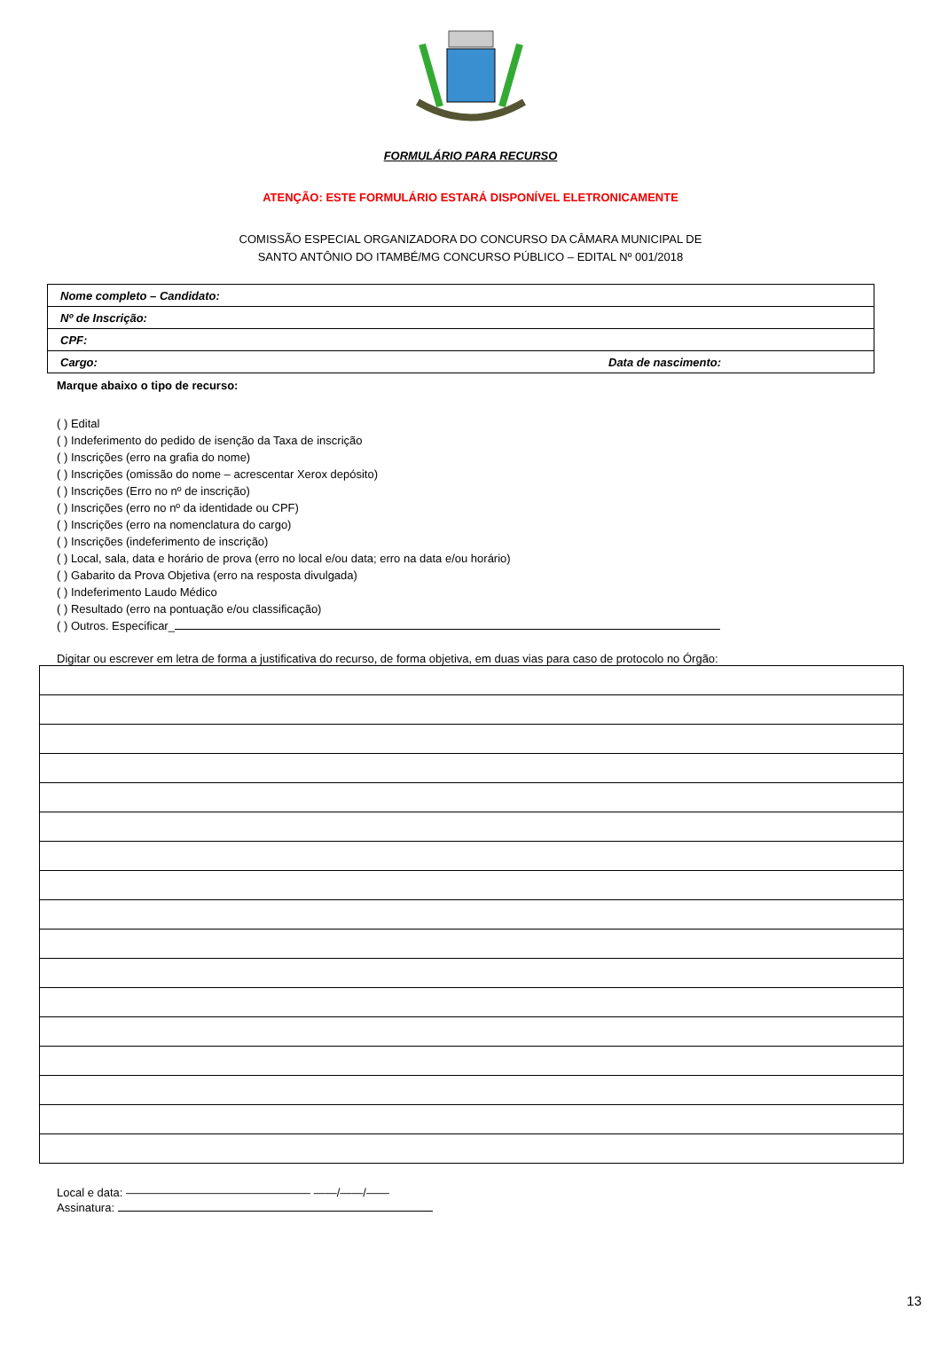FORMULÁRIO PARA RECURSO
ATENÇÃO: ESTE FORMULÁRIO ESTARÁ DISPONÍVEL ELETRONICAMENTE
COMISSÃO ESPECIAL ORGANIZADORA DO CONCURSO DA CÂMARA MUNICIPAL DE
SANTO ANTÔNIO DO ITAMBÉ/MG CONCURSO PÚBLICO – EDITAL Nº 001/2018
| Nome completo – Candidato: | |
| Nº de Inscrição: | |
| CPF: | |
| Cargo: | Data de nascimento: |
Marque abaixo o tipo de recurso:
( ) Edital
( ) Indeferimento do pedido de isenção da Taxa de inscrição
( ) Inscrições (erro na grafia do nome)
( ) Inscrições (omissão do nome – acrescentar Xerox depósito)
( ) Inscrições (Erro no nº de inscrição)
( ) Inscrições (erro no nº da identidade ou CPF)
( ) Inscrições (erro na nomenclatura do cargo)
( ) Inscrições (indeferimento de inscrição)
( ) Local, sala, data e horário de prova (erro no local e/ou data; erro na data e/ou horário)
( ) Gabarito da Prova Objetiva (erro na resposta divulgada)
( ) Indeferimento Laudo Médico
( ) Resultado (erro na pontuação e/ou classificação)
( ) Outros. Especificar_
Digitar ou escrever em letra de forma a justificativa do recurso, de forma objetiva, em duas vias para caso de protocolo no Órgão:
Local e data: ———————————————— ——/——/——
Assinatura:
13